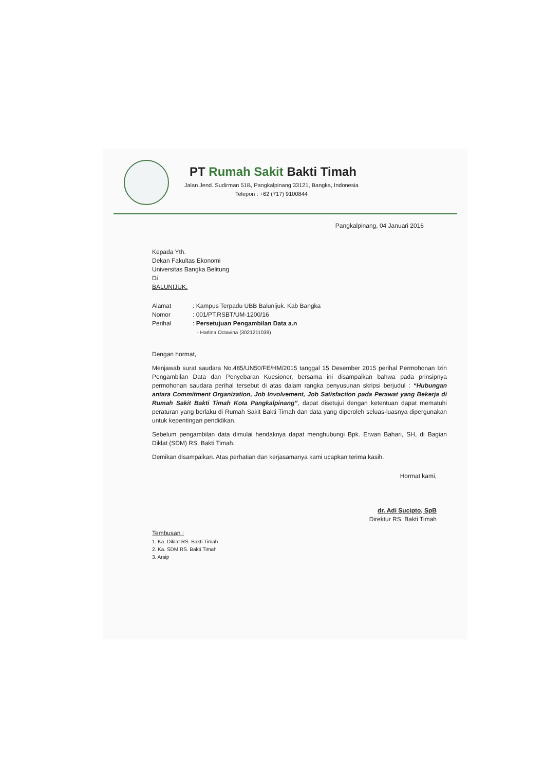PT Rumah Sakit Bakti Timah
Jalan Jend. Sudirman 51B, Pangkalpinang 33121, Bangka, Indonesia
Telepon : +62 (717) 9100844
Pangkalpinang, 04 Januari 2016
Kepada Yth.
Dekan Fakultas Ekonomi
Universitas Bangka Belitung
Di
BALUNIJUK.
| Alamat | : Kampus Terpadu UBB Balunijuk. Kab Bangka |
| Nomor | : 001/PT.RSBT/UM-1200/16 |
| Perihal | : Persetujuan Pengambilan Data a.n |
| | - Harlina Octavina (3021211039) |
Dengan hormat,
Menjawab surat saudara No.485/UN50/FE/HM/2015 tanggal 15 Desember 2015 perihal Permohonan Izin Pengambilan Data dan Penyebaran Kuesioner, bersama ini disampaikan bahwa pada prinsipnya permohonan saudara perihal tersebut di atas dalam rangka penyusunan skripsi berjudul : “Hubungan antara Commitment Organization, Job Involvement, Job Satisfaction pada Perawat yang Bekerja di Rumah Sakit Bakti Timah Kota Pangkalpinang”, dapat disetujui dengan ketentuan dapat mematuhi peraturan yang berlaku di Rumah Sakit Bakti Timah dan data yang diperoleh seluas-luasnya dipergunakan untuk kepentingan pendidikan.
Sebelum pengambilan data dimulai hendaknya dapat menghubungi Bpk. Erwan Bahari, SH, di Bagian Diklat (SDM) RS. Bakti Timah.
Demikan disampaikan. Atas perhatian dan kerjasamanya kami ucapkan terima kasih.
Hormat kami,
dr. Adi Sucipto, SpB
Direktur RS. Bakti Timah
Tembusan :
1. Ka. Diklat RS. Bakti Timah
2. Ka. SDM RS. Bakti Timah
3. Arsip